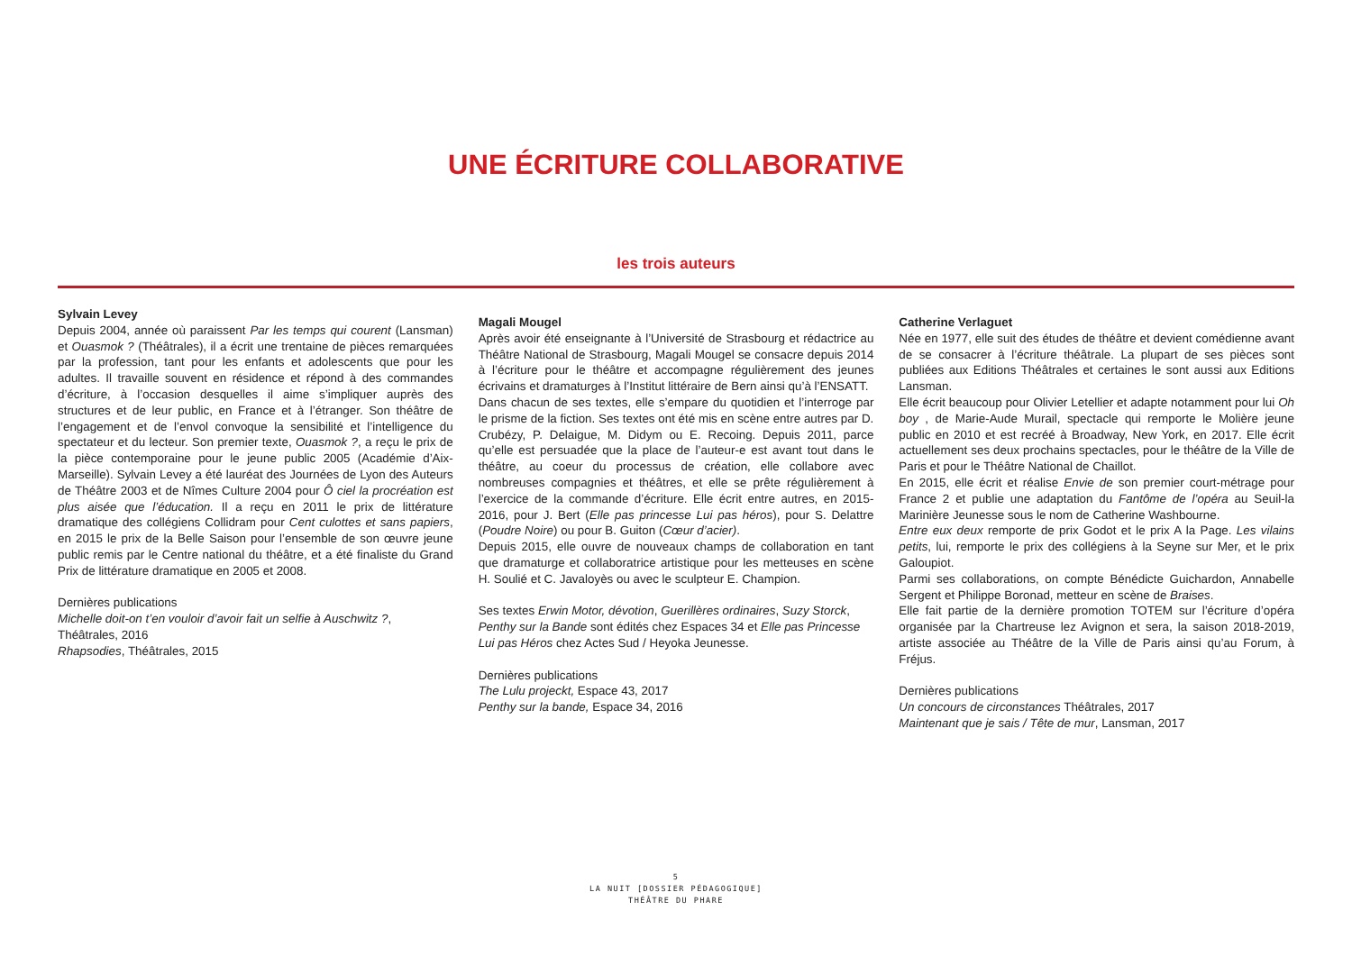UNE ÉCRITURE COLLABORATIVE
les trois auteurs
Sylvain Levey
Depuis 2004, année où paraissent Par les temps qui courent (Lansman) et Ouasmok ? (Théâtrales), il a écrit une trentaine de pièces remarquées par la profession, tant pour les enfants et adolescents que pour les adultes. Il travaille souvent en résidence et répond à des commandes d’écriture, à l’occasion desquelles il aime s’impliquer auprès des structures et de leur public, en France et à l’étranger. Son théâtre de l’engagement et de l’envol convoque la sensibilité et l’intelligence du spectateur et du lecteur. Son premier texte, Ouasmok ?, a reçu le prix de la pièce contemporaine pour le jeune public 2005 (Académie d’Aix-Marseille). Sylvain Levey a été lauréat des Journées de Lyon des Auteurs de Théâtre 2003 et de Nîmes Culture 2004 pour Ô ciel la procréation est plus aisée que l’éducation. Il a reçu en 2011 le prix de littérature dramatique des collégiens Collidram pour Cent culottes et sans papiers, en 2015 le prix de la Belle Saison pour l’ensemble de son œuvre jeune public remis par le Centre national du théâtre, et a été finaliste du Grand Prix de littérature dramatique en 2005 et 2008.
Dernières publications
Michelle doit-on t’en vouloir d’avoir fait un selfie à Auschwitz ?,
Théâtrales, 2016
Rhapsodies, Théâtrales, 2015
Magali Mougel
Après avoir été enseignante à l’Université de Strasbourg et rédactrice au Théâtre National de Strasbourg, Magali Mougel se consacre depuis 2014 à l’écriture pour le théâtre et accompagne régulièrement des jeunes écrivains et dramaturges à l’Institut littéraire de Bern ainsi qu’à l’ENSATT.
Dans chacun de ses textes, elle s’empare du quotidien et l’interroge par le prisme de la fiction. Ses textes ont été mis en scène entre autres par D. Crubézy, P. Delaigue, M. Didym ou E. Recoing. Depuis 2011, parce qu’elle est persuadée que la place de l’auteur-e est avant tout dans le théâtre, au coeur du processus de création, elle collabore avec nombreuses compagnies et théâtres, et elle se prête régulièrement à l’exercice de la commande d’écriture. Elle écrit entre autres, en 2015-2016, pour J. Bert (Elle pas princesse Lui pas héros), pour S. Delattre (Poudre Noire) ou pour B. Guiton (Cœur d’acier).
Depuis 2015, elle ouvre de nouveaux champs de collaboration en tant que dramaturge et collaboratrice artistique pour les metteuses en scène H. Soulié et C. Javaloyès ou avec le sculpteur E. Champion.
Ses textes Erwin Motor, dévotion, Guerillères ordinaires, Suzy Storck,
Penthy sur la Bande sont édités chez Espaces 34 et Elle pas Princesse
Lui pas Héros chez Actes Sud / Heyoka Jeunesse.
Dernières publications
The Lulu projeckt, Espace 43, 2017
Penthy sur la bande, Espace 34, 2016
Catherine Verlaguet
Née en 1977, elle suit des études de théâtre et devient comédienne avant de se consacrer à l’écriture théâtrale. La plupart de ses pièces sont publiées aux Editions Théâtrales et certaines le sont aussi aux Editions Lansman.
Elle écrit beaucoup pour Olivier Letellier et adapte notamment pour lui Oh boy , de Marie-Aude Murail, spectacle qui remporte le Molière jeune public en 2010 et est recréé à Broadway, New York, en 2017. Elle écrit actuellement ses deux prochains spectacles, pour le théâtre de la Ville de Paris et pour le Théâtre National de Chaillot.
En 2015, elle écrit et réalise Envie de son premier court-métrage pour France 2 et publie une adaptation du Fantôme de l’opéra au Seuil-la Marinière Jeunesse sous le nom de Catherine Washbourne.
Entre eux deux remporte de prix Godot et le prix A la Page. Les vilains petits, lui, remporte le prix des collégiens à la Seyne sur Mer, et le prix Galoupiot.
Parmi ses collaborations, on compte Bénédicte Guichardon, Annabelle Sergent et Philippe Boronad, metteur en scène de Braises.
Elle fait partie de la dernière promotion TOTEM sur l’écriture d’opéra organisée par la Chartreuse lez Avignon et sera, la saison 2018-2019, artiste associée au Théâtre de la Ville de Paris ainsi qu’au Forum, à Fréjus.
Dernières publications
Un concours de circonstances Théâtrales, 2017
Maintenant que je sais / Tête de mur, Lansman, 2017
5
LA NUIT [DOSSIER PÉDAGOGIQUE]
THÉÂTRE DU PHARE